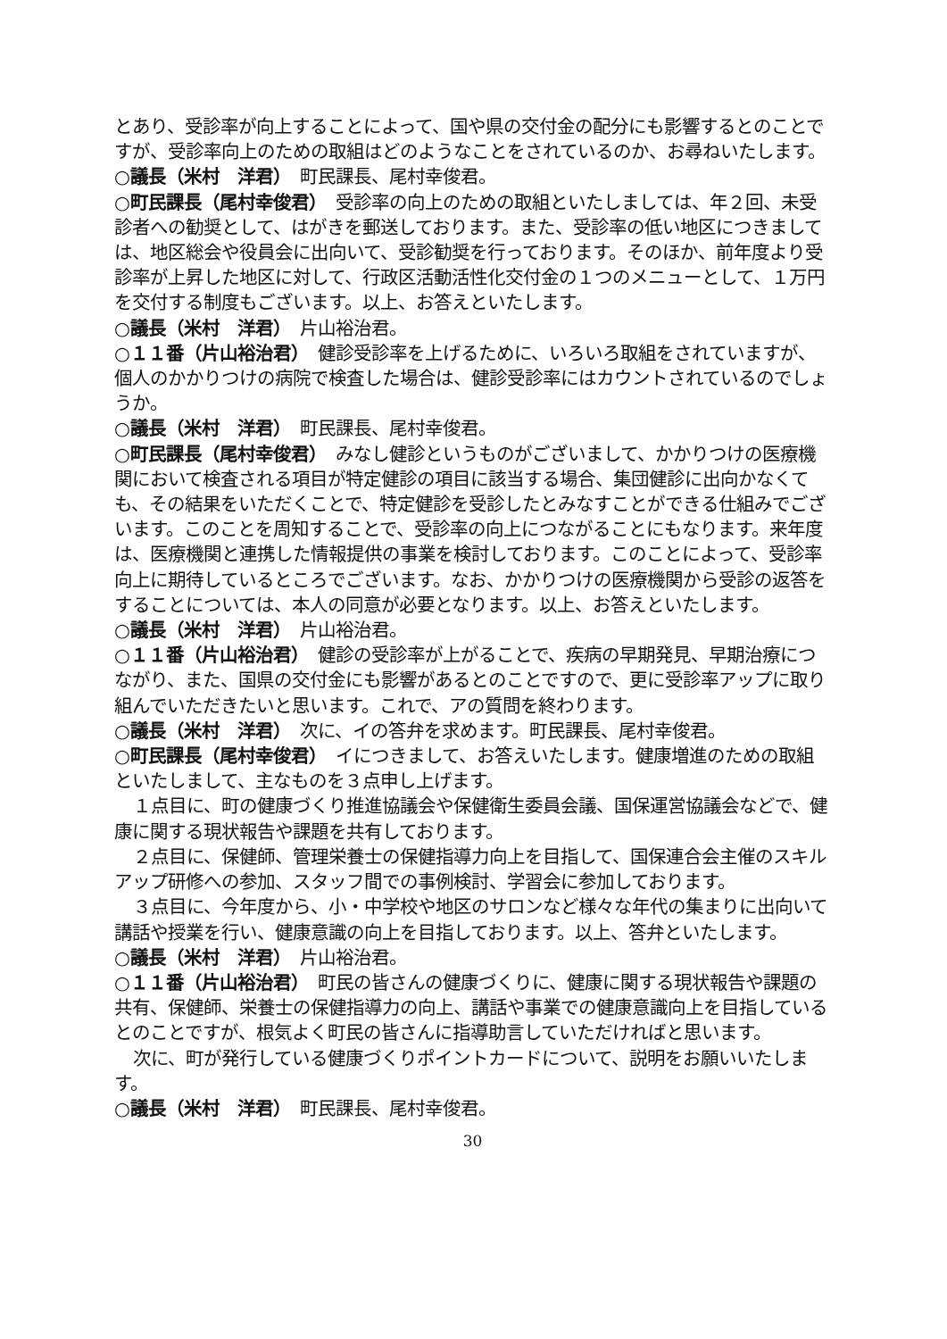とあり、受診率が向上することによって、国や県の交付金の配分にも影響するとのことですが、受診率向上のための取組はどのようなことをされているのか、お尋ねいたします。
○議長（米村　洋君）　町民課長、尾村幸俊君。
○町民課長（尾村幸俊君）　受診率の向上のための取組といたしましては、年２回、未受診者への勧奨として、はがきを郵送しております。また、受診率の低い地区につきましては、地区総会や役員会に出向いて、受診勧奨を行っております。そのほか、前年度より受診率が上昇した地区に対して、行政区活動活性化交付金の１つのメニューとして、１万円を交付する制度もございます。以上、お答えといたします。
○議長（米村　洋君）　片山裕治君。
○１１番（片山裕治君）　健診受診率を上げるために、いろいろ取組をされていますが、個人のかかりつけの病院で検査した場合は、健診受診率にはカウントされているのでしょうか。
○議長（米村　洋君）　町民課長、尾村幸俊君。
○町民課長（尾村幸俊君）　みなし健診というものがございまして、かかりつけの医療機関において検査される項目が特定健診の項目に該当する場合、集団健診に出向かなくても、その結果をいただくことで、特定健診を受診したとみなすことができる仕組みでございます。このことを周知することで、受診率の向上につながることにもなります。来年度は、医療機関と連携した情報提供の事業を検討しております。このことによって、受診率向上に期待しているところでございます。なお、かかりつけの医療機関から受診の返答をすることについては、本人の同意が必要となります。以上、お答えといたします。
○議長（米村　洋君）　片山裕治君。
○１１番（片山裕治君）　健診の受診率が上がることで、疾病の早期発見、早期治療につながり、また、国県の交付金にも影響があるとのことですので、更に受診率アップに取り組んでいただきたいと思います。これで、アの質問を終わります。
○議長（米村　洋君）　次に、イの答弁を求めます。町民課長、尾村幸俊君。
○町民課長（尾村幸俊君）　イにつきまして、お答えいたします。健康増進のための取組といたしまして、主なものを３点申し上げます。
１点目に、町の健康づくり推進協議会や保健衛生委員会議、国保運営協議会などで、健康に関する現状報告や課題を共有しております。
２点目に、保健師、管理栄養士の保健指導力向上を目指して、国保連合会主催のスキルアップ研修への参加、スタッフ間での事例検討、学習会に参加しております。
３点目に、今年度から、小・中学校や地区のサロンなど様々な年代の集まりに出向いて講話や授業を行い、健康意識の向上を目指しております。以上、答弁といたします。
○議長（米村　洋君）　片山裕治君。
○１１番（片山裕治君）　町民の皆さんの健康づくりに、健康に関する現状報告や課題の共有、保健師、栄養士の保健指導力の向上、講話や事業での健康意識向上を目指しているとのことですが、根気よく町民の皆さんに指導助言していただければと思います。
次に、町が発行している健康づくりポイントカードについて、説明をお願いいたします。
○議長（米村　洋君）　町民課長、尾村幸俊君。
30